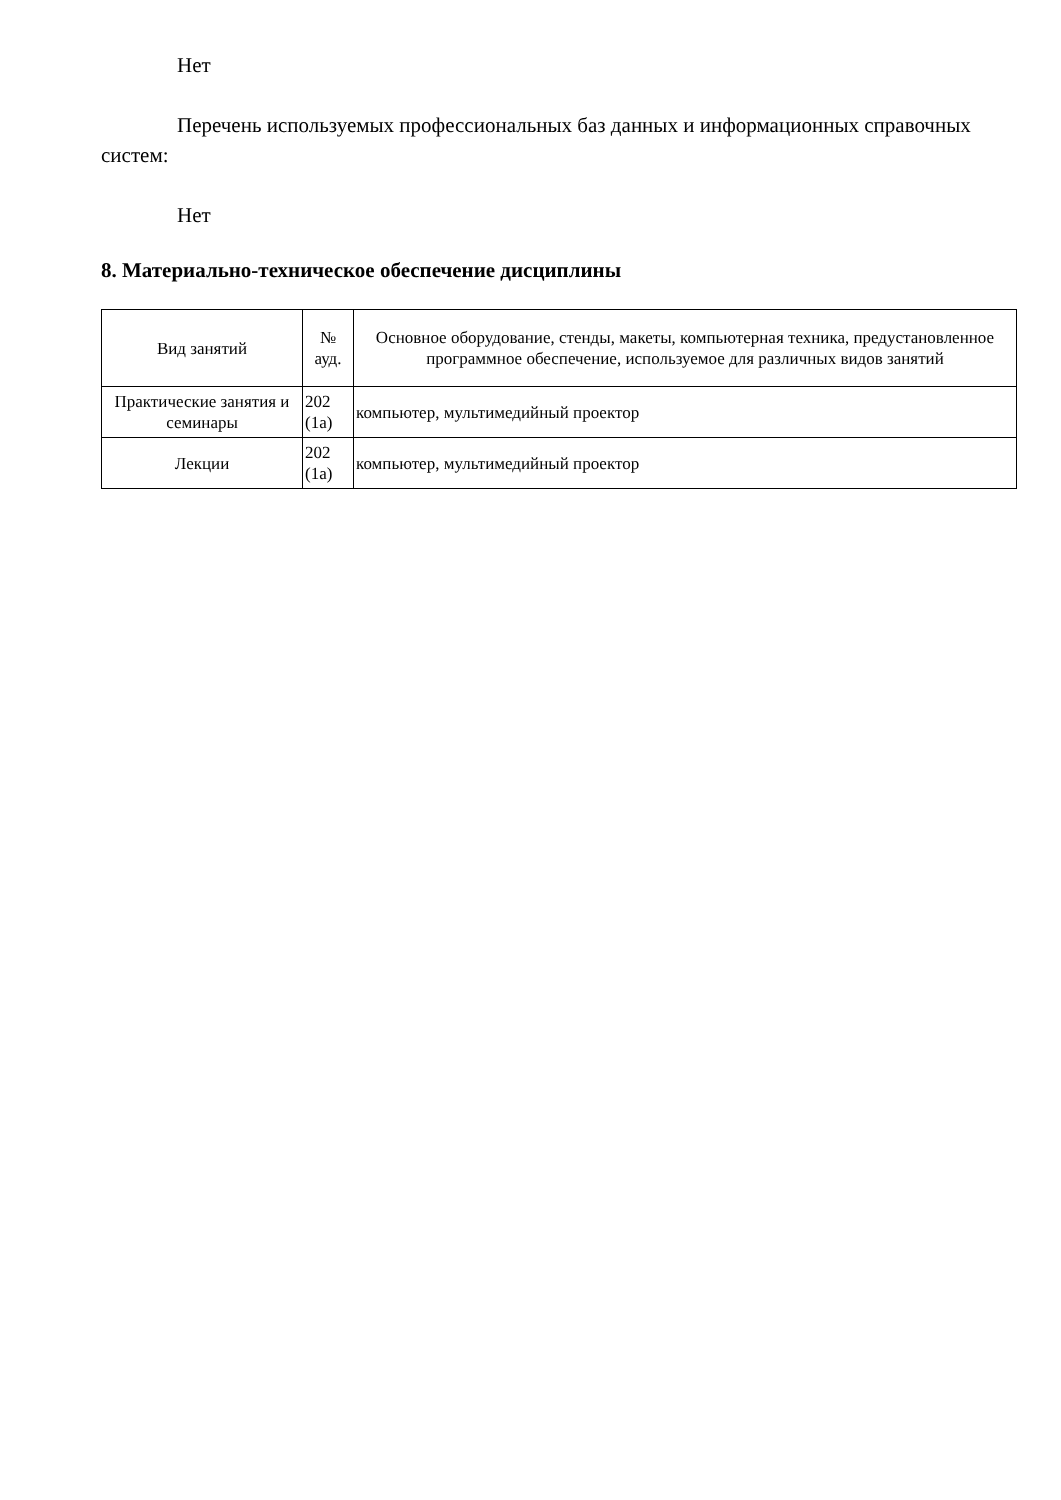Нет
Перечень используемых профессиональных баз данных и информационных справочных систем:
Нет
8. Материально-техническое обеспечение дисциплины
| Вид занятий | № ауд. | Основное оборудование, стенды, макеты, компьютерная техника, предустановленное программное обеспечение, используемое для различных видов занятий |
| --- | --- | --- |
| Практические занятия и семинары | 202 (1а) | компьютер, мультимедийный проектор |
| Лекции | 202 (1а) | компьютер, мультимедийный проектор |